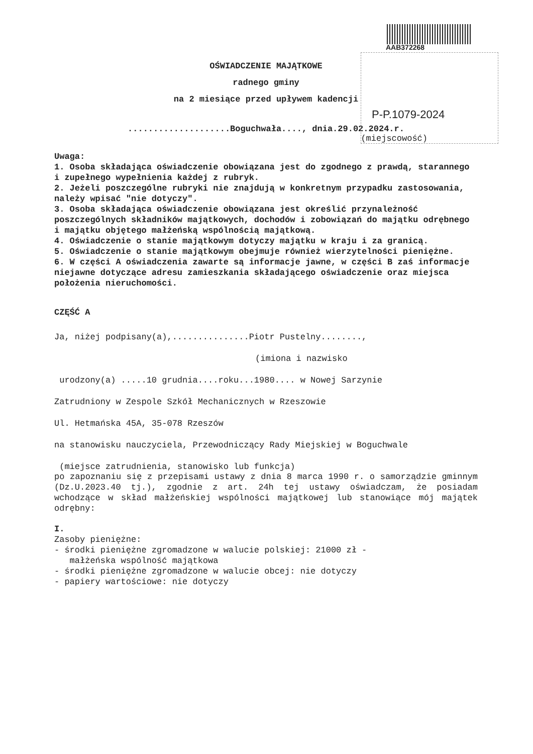AAB372268
P-P.1079-2024
OŚWIADCZENIE MAJĄTKOWE
radnego gminy
na 2 miesiące przed upływem kadencji
....................Boguchwała...., dnia.29.02.2024.r.
(miejscowość)
Uwaga:
1. Osoba składająca oświadczenie obowiązana jest do zgodnego z prawdą, starannego i zupełnego wypełnienia każdej z rubryk.
2. Jeżeli poszczególne rubryki nie znajdują w konkretnym przypadku zastosowania, należy wpisać "nie dotyczy".
3. Osoba składająca oświadczenie obowiązana jest określić przynależność poszczególnych składników majątkowych, dochodów i zobowiązań do majątku odrębnego i majątku objętego małżeńską wspólnością majątkową.
4. Oświadczenie o stanie majątkowym dotyczy majątku w kraju i za granicą.
5. Oświadczenie o stanie majątkowym obejmuje również wierzytelności pieniężne.
6. W części A oświadczenia zawarte są informacje jawne, w części B zaś informacje niejawne dotyczące adresu zamieszkania składającego oświadczenie oraz miejsca położenia nieruchomości.
CZĘŚĆ A
Ja, niżej podpisany(a),...............Piotr Pustelny........,
(imiona i nazwisko
urodzony(a) .....10 grudnia....roku...1980.... w Nowej Sarzynie
Zatrudniony w Zespole Szkół Mechanicznych w Rzeszowie
Ul. Hetmańska 45A, 35-078 Rzeszów
na stanowisku nauczyciela, Przewodniczący Rady Miejskiej w Boguchwale
(miejsce zatrudnienia, stanowisko lub funkcja)
po zapoznaniu się z przepisami ustawy z dnia 8 marca 1990 r. o samorządzie gminnym (Dz.U.2023.40 tj.), zgodnie z art. 24h tej ustawy oświadczam, że posiadam wchodzące w skład małżeńskiej wspólności majątkowej lub stanowiące mój majątek odrębny:
I.
Zasoby pieniężne:
- środki pieniężne zgromadzone w walucie polskiej: 21000 zł -
małżeńska wspólność majątkowa
- środki pieniężne zgromadzone w walucie obcej: nie dotyczy
- papiery wartościowe: nie dotyczy